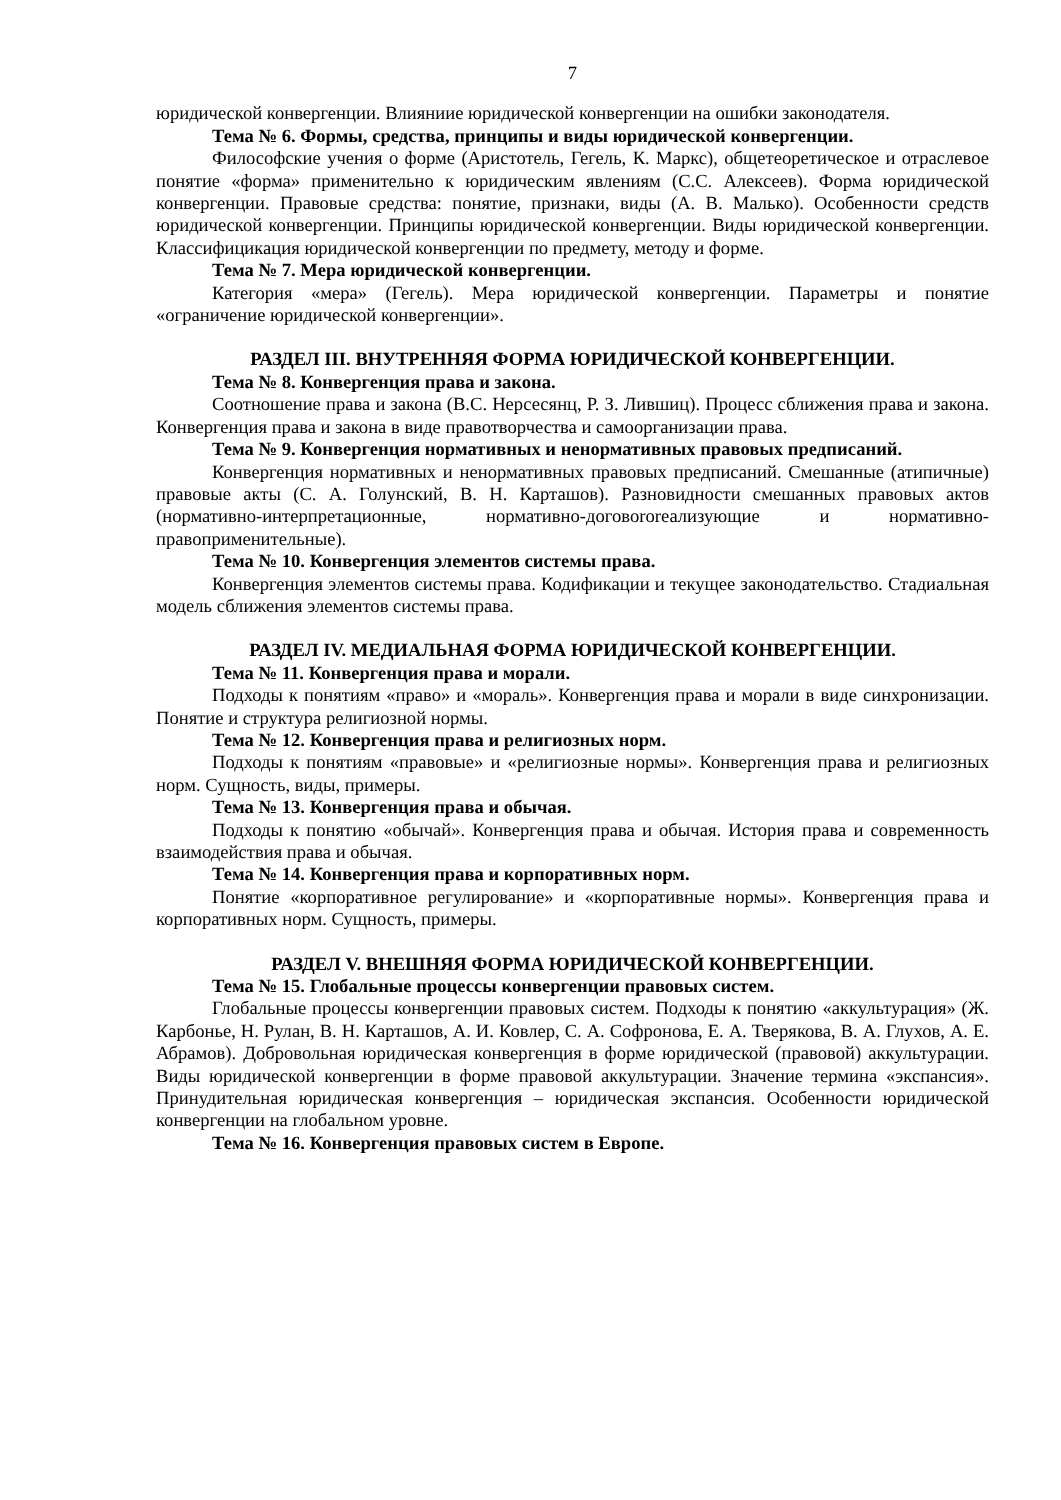7
юридической конвергенции. Влияниие юридической конвергенции на ошибки законодателя.
Тема № 6. Формы, средства, принципы и виды юридической конвергенции.
Философские учения о форме (Аристотель, Гегель, К. Маркс), общетеоретическое и отраслевое понятие «форма» применительно к юридическим явлениям (С.С. Алексеев). Форма юридической конвергенции. Правовые средства: понятие, признаки, виды (А. В. Малько). Особенности средств юридической конвергенции. Принципы юридической конвергенции. Виды юридической конвергенции. Классифицикация юридической конвергенции по предмету, методу и форме.
Тема № 7. Мера юридической конвергенции.
Категория «мера» (Гегель). Мера юридической конвергенции. Параметры и понятие «ограничение юридической конвергенции».
РАЗДЕЛ III. ВНУТРЕННЯЯ ФОРМА ЮРИДИЧЕСКОЙ КОНВЕРГЕНЦИИ.
Тема № 8. Конвергенция права и закона.
Соотношение права и закона (В.С. Нерсесянц, Р. З. Лившиц). Процесс сближения права и закона. Конвергенция права и закона в виде правотворчества и самоорганизации права.
Тема № 9. Конвергенция нормативных и ненормативных правовых предписаний.
Конвергенция нормативных и ненормативных правовых предписаний. Смешанные (атипичные) правовые акты (С. А. Голунский, В. Н. Карташов). Разновидности смешанных правовых актов (нормативно-интерпретационные, нормативно-договororеализующие и нормативно-правоприменительные).
Тема № 10. Конвергенция элементов системы права.
Конвергенция элементов системы права. Кодификации и текущее законодательство. Стадиальная модель сближения элементов системы права.
РАЗДЕЛ IV. МЕДИАЛЬНАЯ ФОРМА ЮРИДИЧЕСКОЙ КОНВЕРГЕНЦИИ.
Тема № 11. Конвергенция права и морали.
Подходы к понятиям «право» и «мораль». Конвергенция права и морали в виде синхронизации. Понятие и структура религиозной нормы.
Тема № 12. Конвергенция права и религиозных норм.
Подходы к понятиям «правовые» и «религиозные нормы». Конвергенция права и религиозных норм. Сущность, виды, примеры.
Тема № 13. Конвергенция права и обычая.
Подходы к понятию «обычай». Конвергенция права и обычая. История права и современность взаимодействия права и обычая.
Тема № 14. Конвергенция права и корпоративных норм.
Понятие «корпоративное регулирование» и «корпоративные нормы». Конвергенция права и корпоративных норм. Сущность, примеры.
РАЗДЕЛ V. ВНЕШНЯЯ ФОРМА ЮРИДИЧЕСКОЙ КОНВЕРГЕНЦИИ.
Тема № 15. Глобальные процессы конвергенции правовых систем.
Глобальные процессы конвергенции правовых систем. Подходы к понятию «аккультурация» (Ж. Карбонье, Н. Рулан, В. Н. Карташов, А. И. Ковлер, С. А. Софронова, Е. А. Тверякова, В. А. Глухов, А. Е. Абрамов). Добровольная юридическая конвергенция в форме юридической (правовой) аккультурации. Виды юридической конвергенции в форме правовой аккультурации. Значение термина «экспансия». Принудительная юридическая конвергенция – юридическая экспансия. Особенности юридической конвергенции на глобальном уровне.
Тема № 16. Конвергенция правовых систем в Европе.